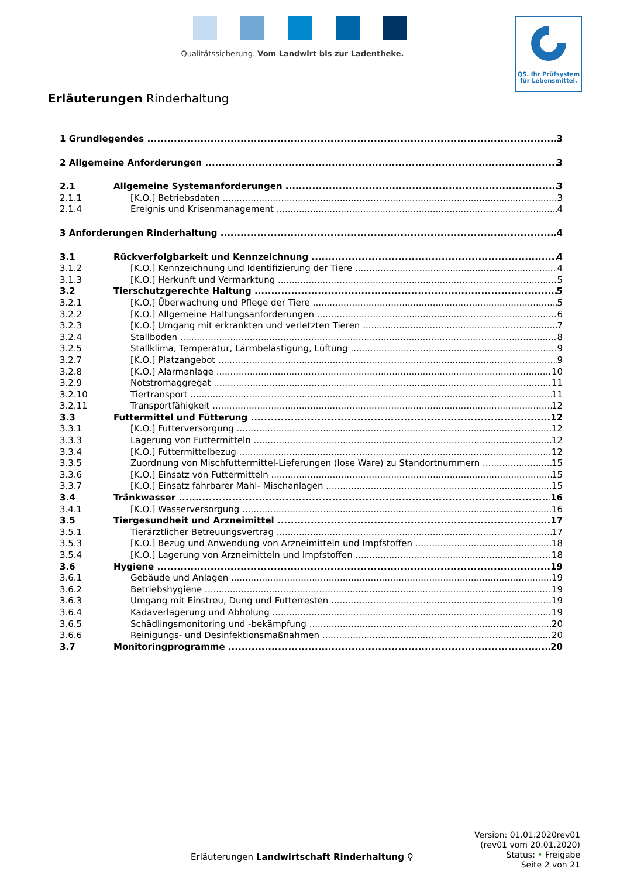Qualitätssicherung. Vom Landwirt bis zur Ladentheke.
QS. Ihr Prüfsystem
für Lebensmittel.
Erläuterungen Rinderhaltung
1 Grundlegendes 3
2 Allgemeine Anforderungen 3
2.1 Allgemeine Systemanforderungen 3
2.1.1 [K.O.] Betriebsdaten 3
2.1.4 Ereignis und Krisenmanagement 4
3 Anforderungen Rinderhaltung 4
3.1 Rückverfolgbarkeit und Kennzeichnung 4
3.1.2 [K.O.] Kennzeichnung und Identifizierung der Tiere 4
3.1.3 [K.O.] Herkunft und Vermarktung 5
3.2 Tierschutzgerechte Haltung 5
3.2.1 [K.O.] Überwachung und Pflege der Tiere 5
3.2.2 [K.O.] Allgemeine Haltungsanforderungen 6
3.2.3 [K.O.] Umgang mit erkrankten und verletzten Tieren 7
3.2.4 Stallböden 8
3.2.5 Stallklima, Temperatur, Lärmbelästigung, Lüftung 9
3.2.7 [K.O.] Platzangebot 9
3.2.8 [K.O.] Alarmanlage 10
3.2.9 Notstromaggregat 11
3.2.10 Tiertransport 11
3.2.11 Transportfähigkeit 12
3.3 Futtermittel und Fütterung 12
3.3.1 [K.O.] Futterversorgung 12
3.3.3 Lagerung von Futtermitteln 12
3.3.4 [K.O.] Futtermittelbezug 12
3.3.5 Zuordnung von Mischfuttermittel-Lieferungen (lose Ware) zu Standortnummern 15
3.3.6 [K.O.] Einsatz von Futtermitteln 15
3.3.7 [K.O.] Einsatz fahrbarer Mahl- Mischanlagen 15
3.4 Tränkwasser 16
3.4.1 [K.O.] Wasserversorgung 16
3.5 Tiergesundheit und Arzneimittel 17
3.5.1 Tierärztlicher Betreuungsvertrag 17
3.5.3 [K.O.] Bezug und Anwendung von Arzneimitteln und Impfstoffen 18
3.5.4 [K.O.] Lagerung von Arzneimitteln und Impfstoffen 18
3.6 Hygiene 19
3.6.1 Gebäude und Anlagen 19
3.6.2 Betriebshygiene 19
3.6.3 Umgang mit Einstreu, Dung und Futterresten 19
3.6.4 Kadaverlagerung und Abholung 19
3.6.5 Schädlingsmonitoring und -bekämpfung 20
3.6.6 Reinigungs- und Desinfektionsmaßnahmen 20
3.7 Monitoringprogramme 20
Version: 01.01.2020rev01
(rev01 vom 20.01.2020)
Status: • Freigabe
Seite 2 von 21
Erläuterungen Landwirtschaft Rinderhaltung ⚲